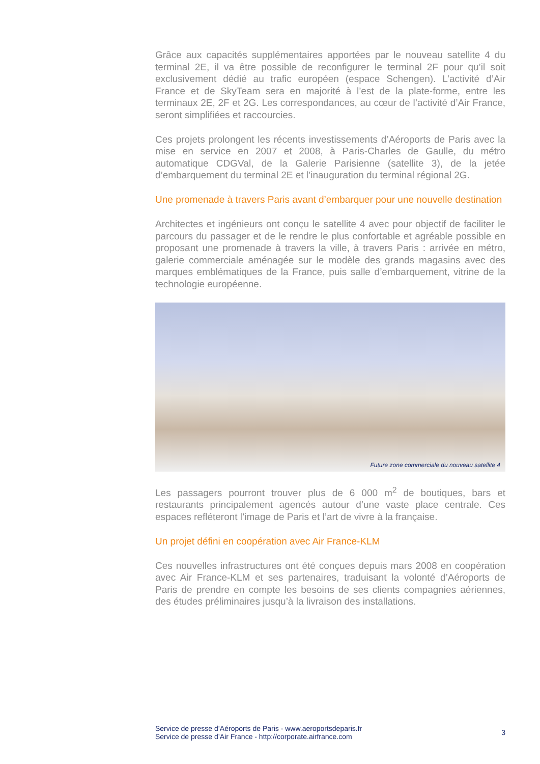Grâce aux capacités supplémentaires apportées par le nouveau satellite 4 du terminal 2E, il va être possible de reconfigurer le terminal 2F pour qu’il soit exclusivement dédié au trafic européen (espace Schengen). L’activité d’Air France et de SkyTeam sera en majorité à l’est de la plate-forme, entre les terminaux 2E, 2F et 2G. Les correspondances, au cœur de l’activité d’Air France, seront simplifiées et raccourcies.
Ces projets prolongent les récents investissements d’Aéroports de Paris avec la mise en service en 2007 et 2008, à Paris-Charles de Gaulle, du métro automatique CDGVal, de la Galerie Parisienne (satellite 3), de la jetée d’embarquement du terminal 2E et l’inauguration du terminal régional 2G.
Une promenade à travers Paris avant d’embarquer pour une nouvelle destination
Architectes et ingénieurs ont conçu le satellite 4 avec pour objectif de faciliter le parcours du passager et de le rendre le plus confortable et agréable possible en proposant une promenade à travers la ville, à travers Paris : arrivée en métro, galerie commerciale aménagée sur le modèle des grands magasins avec des marques emblématiques de la France, puis salle d’embarquement, vitrine de la technologie européenne.
Future zone commerciale du nouveau satellite 4
Les passagers pourront trouver plus de 6 000 m<sup>2</sup> de boutiques, bars et restaurants principalement agencés autour d’une vaste place centrale. Ces espaces refléteront l’image de Paris et l’art de vivre à la française.
Un projet défini en coopération avec Air France-KLM
Ces nouvelles infrastructures ont été conçues depuis mars 2008 en coopération avec Air France-KLM et ses partenaires, traduisant la volonté d’Aéroports de Paris de prendre en compte les besoins de ses clients compagnies aériennes, des études préliminaires jusqu’à la livraison des installations.
Service de presse d’Aéroports de Paris - www.aeroportsdeparis.fr
Service de presse d’Air France - http://corporate.airfrance.com
3